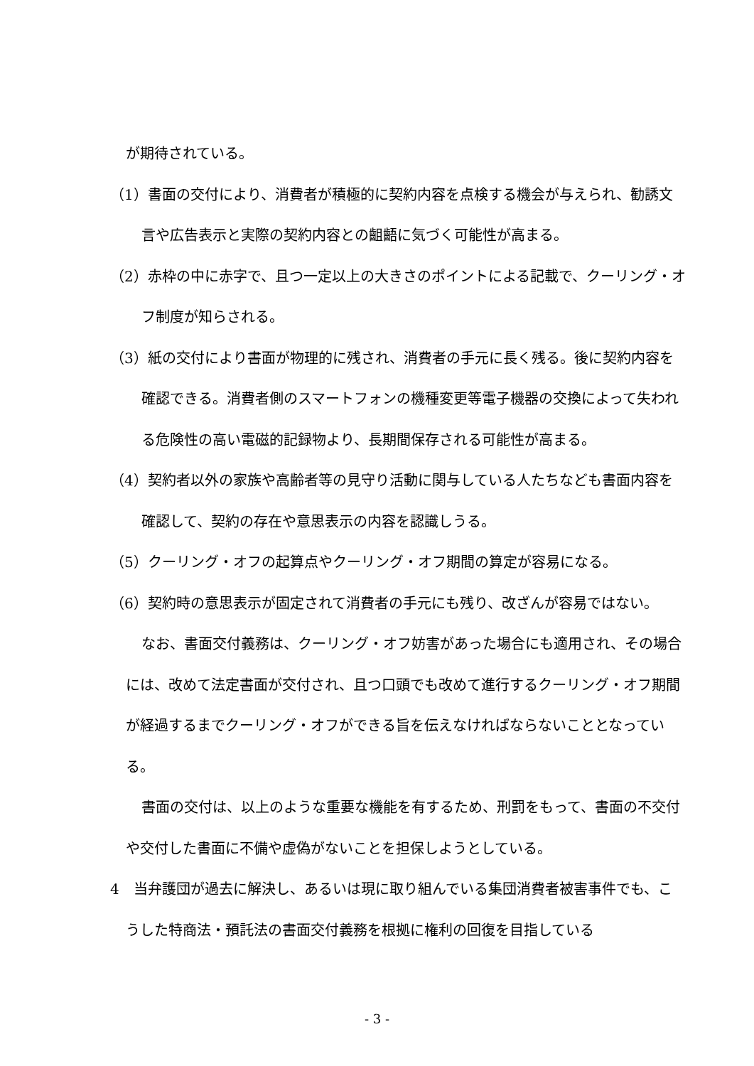が期待されている。
（1）書面の交付により、消費者が積極的に契約内容を点検する機会が与えられ、勧誘文言や広告表示と実際の契約内容との齟齬に気づく可能性が高まる。
（2）赤枠の中に赤字で、且つ一定以上の大きさのポイントによる記載で、クーリング・オフ制度が知らされる。
（3）紙の交付により書面が物理的に残され、消費者の手元に長く残る。後に契約内容を確認できる。消費者側のスマートフォンの機種変更等電子機器の交換によって失われる危険性の高い電磁的記録物より、長期間保存される可能性が高まる。
（4）契約者以外の家族や高齢者等の見守り活動に関与している人たちなども書面内容を確認して、契約の存在や意思表示の内容を認識しうる。
（5）クーリング・オフの起算点やクーリング・オフ期間の算定が容易になる。
（6）契約時の意思表示が固定されて消費者の手元にも残り、改ざんが容易ではない。
なお、書面交付義務は、クーリング・オフ妨害があった場合にも適用され、その場合には、改めて法定書面が交付され、且つ口頭でも改めて進行するクーリング・オフ期間が経過するまでクーリング・オフができる旨を伝えなければならないこととなっている。
書面の交付は、以上のような重要な機能を有するため、刑罰をもって、書面の不交付や交付した書面に不備や虚偽がないことを担保しようとしている。
4　当弁護団が過去に解決し、あるいは現に取り組んでいる集団消費者被害事件でも、こうした特商法・預託法の書面交付義務を根拠に権利の回復を目指している
- 3 -